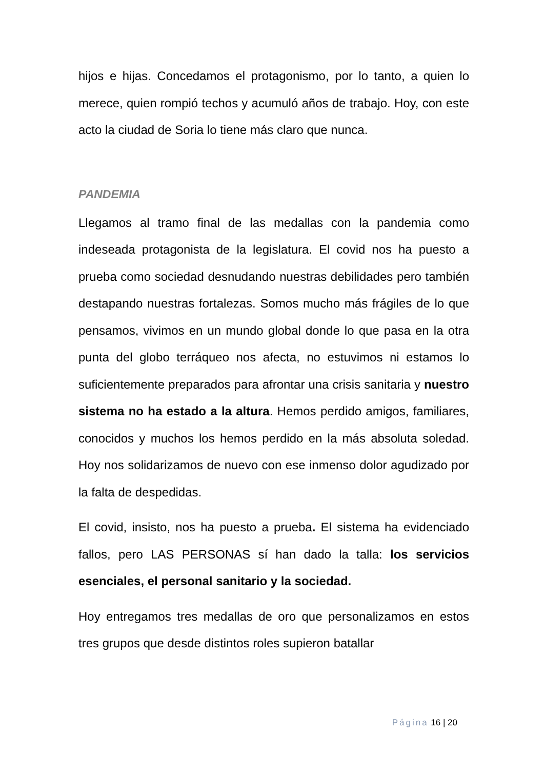hijos e hijas. Concedamos el protagonismo, por lo tanto, a quien lo merece, quien rompió techos y acumuló años de trabajo. Hoy, con este acto la ciudad de Soria lo tiene más claro que nunca.
PANDEMIA
Llegamos al tramo final de las medallas con la pandemia como indeseada protagonista de la legislatura. El covid nos ha puesto a prueba como sociedad desnudando nuestras debilidades pero también destapando nuestras fortalezas. Somos mucho más frágiles de lo que pensamos, vivimos en un mundo global donde lo que pasa en la otra punta del globo terráqueo nos afecta, no estuvimos ni estamos lo suficientemente preparados para afrontar una crisis sanitaria y nuestro sistema no ha estado a la altura. Hemos perdido amigos, familiares, conocidos y muchos los hemos perdido en la más absoluta soledad. Hoy nos solidarizamos de nuevo con ese inmenso dolor agudizado por la falta de despedidas.
El covid, insisto, nos ha puesto a prueba. El sistema ha evidenciado fallos, pero LAS PERSONAS sí han dado la talla: los servicios esenciales, el personal sanitario y la sociedad.
Hoy entregamos tres medallas de oro que personalizamos en estos tres grupos que desde distintos roles supieron batallar
Página 16 | 20